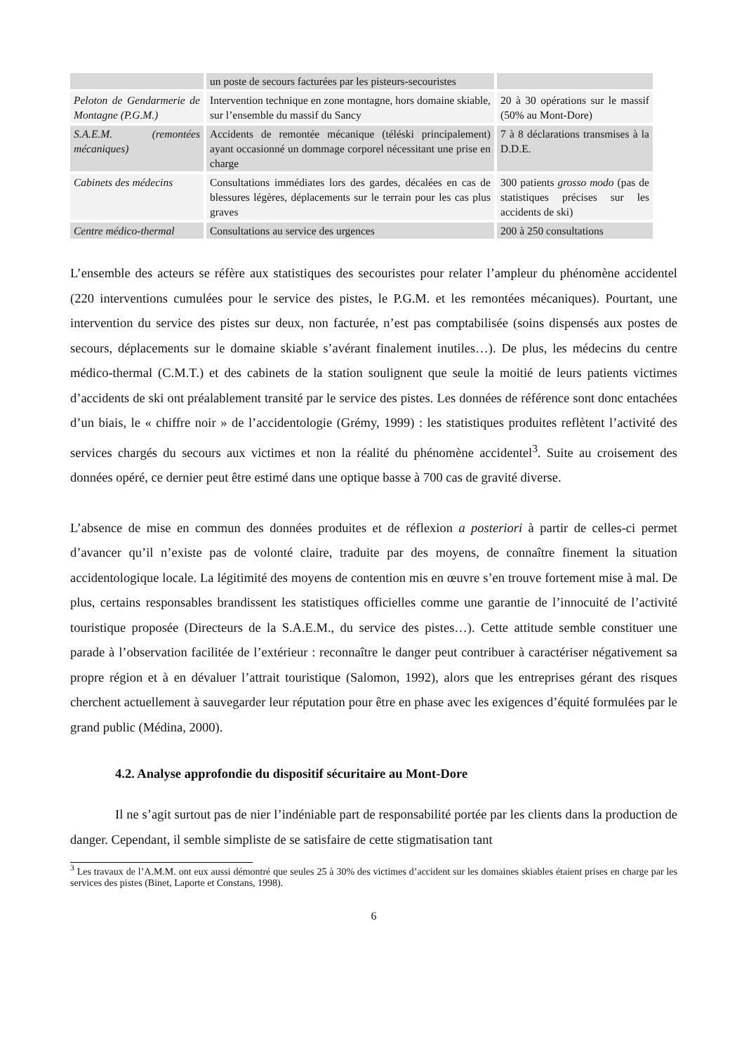| | un poste de secours facturées par les pisteurs-secouristes | |
| Peloton de Gendarmerie de Montagne (P.G.M.) | Intervention technique en zone montagne, hors domaine skiable, sur l’ensemble du massif du Sancy | 20 à 30 opérations sur le massif (50% au Mont-Dore) |
| S.A.E.M. (remontées mécaniques) | Accidents de remontée mécanique (téléski principalement) ayant occasionné un dommage corporel nécessitant une prise en charge | 7 à 8 déclarations transmises à la D.D.E. |
| Cabinets des médecins | Consultations immédiates lors des gardes, décalées en cas de blessures légères, déplacements sur le terrain pour les cas plus graves | 300 patients grosso modo (pas de statistiques précises sur les accidents de ski) |
| Centre médico-thermal | Consultations au service des urgences | 200 à 250 consultations |
L’ensemble des acteurs se réfère aux statistiques des secouristes pour relater l’ampleur du phénomène accidentel (220 interventions cumulées pour le service des pistes, le P.G.M. et les remontées mécaniques). Pourtant, une intervention du service des pistes sur deux, non facturée, n’est pas comptabilisée (soins dispensés aux postes de secours, déplacements sur le domaine skiable s’avérant finalement inutiles…). De plus, les médecins du centre médico-thermal (C.M.T.) et des cabinets de la station soulignent que seule la moitié de leurs patients victimes d’accidents de ski ont préalablement transité par le service des pistes. Les données de référence sont donc entachées d’un biais, le « chiffre noir » de l’accidentologie (Grémy, 1999) : les statistiques produites reflètent l’activité des services chargés du secours aux victimes et non la réalité du phénomène accidentel<sup>3</sup>. Suite au croisement des données opéré, ce dernier peut être estimé dans une optique basse à 700 cas de gravité diverse.
L’absence de mise en commun des données produites et de réflexion a posteriori à partir de celles-ci permet d’avancer qu’il n’existe pas de volonté claire, traduite par des moyens, de connaître finement la situation accidentologique locale. La légitimité des moyens de contention mis en œuvre s’en trouve fortement mise à mal. De plus, certains responsables brandissent les statistiques officielles comme une garantie de l’innocuité de l’activité touristique proposée (Directeurs de la S.A.E.M., du service des pistes…). Cette attitude semble constituer une parade à l’observation facilitée de l’extérieur : reconnaître le danger peut contribuer à caractériser négativement sa propre région et à en dévaluer l’attrait touristique (Salomon, 1992), alors que les entreprises gérant des risques cherchent actuellement à sauvegarder leur réputation pour être en phase avec les exigences d’équité formulées par le grand public (Médina, 2000).
4.2. Analyse approfondie du dispositif sécuritaire au Mont-Dore
Il ne s’agit surtout pas de nier l’indéniable part de responsabilité portée par les clients dans la production de danger. Cependant, il semble simpliste de se satisfaire de cette stigmatisation tant
<sup>3</sup> Les travaux de l’A.M.M. ont eux aussi démontré que seules 25 à 30% des victimes d’accident sur les domaines skiables étaient prises en charge par les services des pistes (Binet, Laporte et Constans, 1998).
6